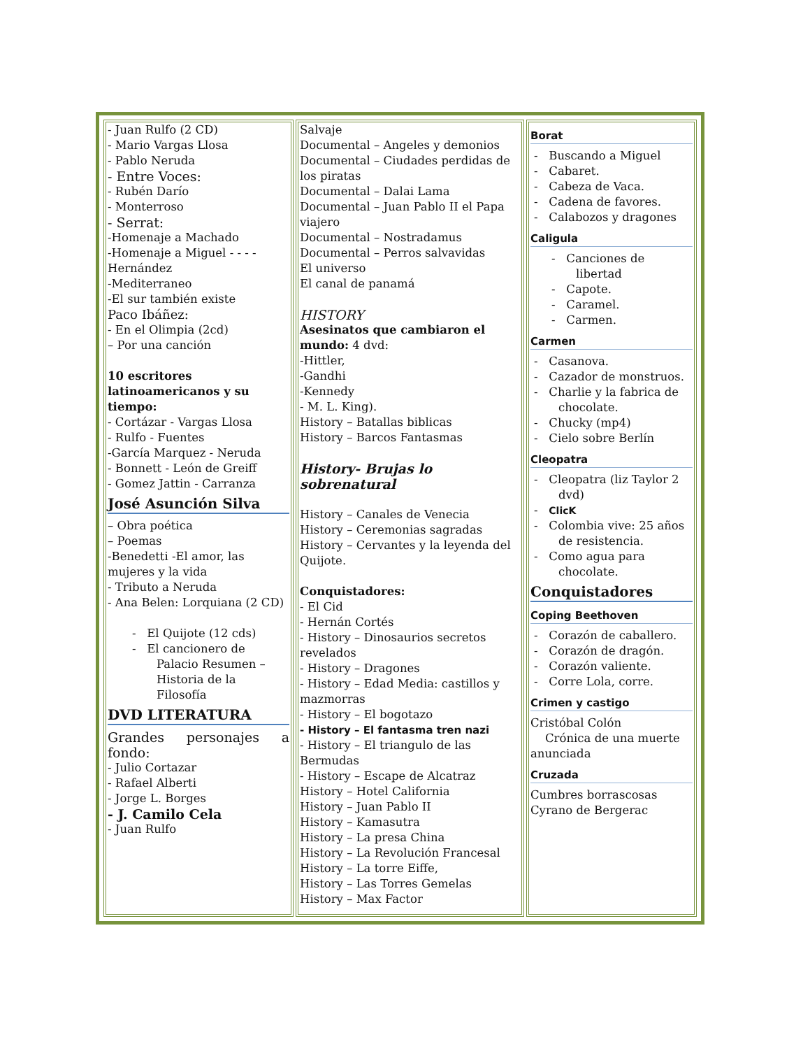| - Juan Rulfo (2 CD) - Mario Vargas Llosa - Pablo Neruda - Entre Voces: - Rubén Darío - Monterroso - Serrat: -Homenaje a Machado -Homenaje a Miguel - - - - Hernández -Mediterraneo -El sur también existe Paco Ibáñez: - En el Olimpia (2cd) – Por una canción 10 escritores latinoamericanos y su tiempo: - Cortázar - Vargas Llosa - Rulfo - Fuentes -García Marquez - Neruda - Bonnett - León de Greiff - Gomez Jattin - Carranza José Asunción Silva – Obra poética – Poemas -Benedetti -El amor, las mujeres y la vida - Tributo a Neruda - Ana Belen: Lorquiana (2 CD) - El Quijote (12 cds) - El cancionero de Palacio Resumen – Historia de la Filosofía DVD LITERATURA Grandes personajes a fondo: - Julio Cortazar - Rafael Alberti - Jorge L. Borges - J. Camilo Cela - Juan Rulfo | Salvaje Documental – Angeles y demonios Documental – Ciudades perdidas de los piratas Documental – Dalai Lama Documental – Juan Pablo II el Papa viajero Documental – Nostradamus Documental – Perros salvavidas El universo El canal de panamá HISTORY Asesinatos que cambiaron el mundo: 4 dvd: -Hittler, -Gandhi -Kennedy - M. L. King). History – Batallas biblicas History – Barcos Fantasmas History- Brujas lo sobrenatural History – Canales de Venecia History – Ceremonias sagradas History – Cervantes y la leyenda del Quijote. Conquistadores: - El Cid - Hernán Cortés - History – Dinosaurios secretos revelados - History – Dragones - History – Edad Media: castillos y mazmorras - History – El bogotazo - History – El fantasma tren nazi - History – El triangulo de las Bermudas - History – Escape de Alcatraz History – Hotel California History – Juan Pablo II History – Kamasutra History – La presa China History – La Revolución Francesal History – La torre Eiffe, History – Las Torres Gemelas History – Max Factor | Borat - Buscando a Miguel - Cabaret. - Cabeza de Vaca. - Cadena de favores. - Calabozos y dragones Caligula - Canciones de libertad - Capote. - Caramel. - Carmen. Carmen - Casanova. - Cazador de monstruos. - Charlie y la fabrica de chocolate. - Chucky (mp4) - Cielo sobre Berlín Cleopatra - Cleopatra (liz Taylor 2 dvd) - ClicK - Colombia vive: 25 años de resistencia. - Como agua para chocolate. Conquistadores Coping Beethoven - Corazón de caballero. - Corazón de dragón. - Corazón valiente. - Corre Lola, corre. Crimen y castigo Cristóbal Colón Crónica de una muerte anunciada Cruzada Cumbres borrascosas Cyrano de Bergerac |